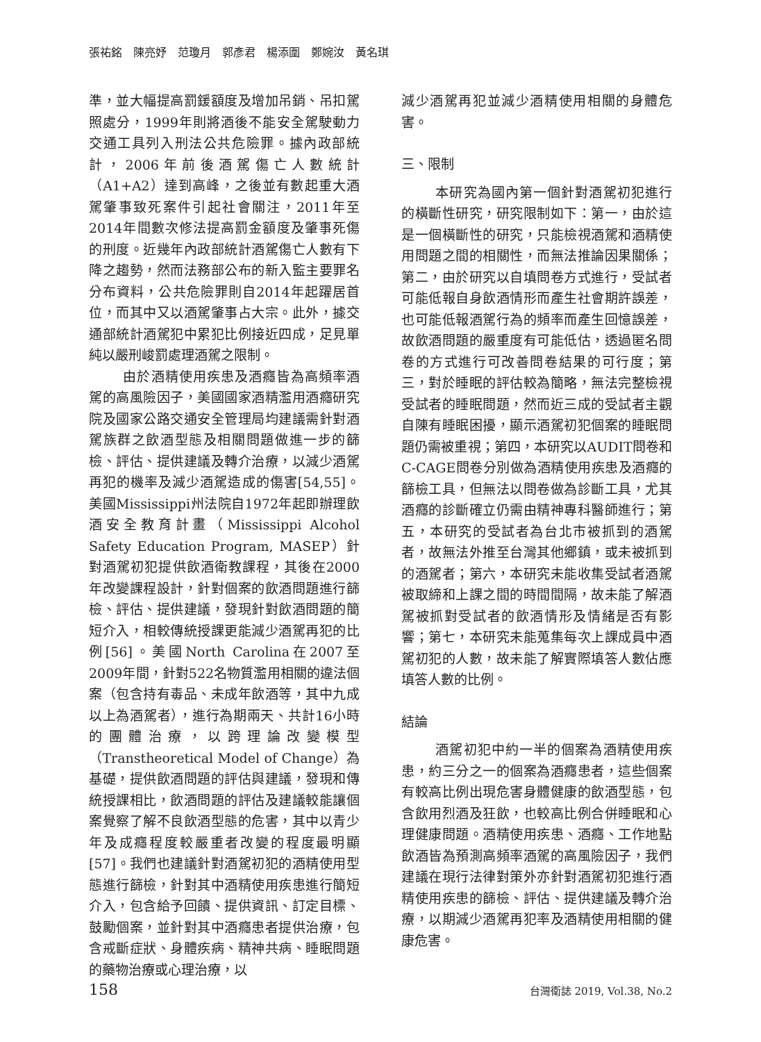張祐銘　陳亮妤　范瓊月　郭彥君　楊添圍　鄭婉汝　黃名琪
準，並大幅提高罰鍰額度及增加吊銷、吊扣駕照處分，1999年則將酒後不能安全駕駛動力交通工具列入刑法公共危險罪。據內政部統計，2006年前後酒駕傷亡人數統計（A1+A2）達到高峰，之後並有數起重大酒駕肇事致死案件引起社會關注，2011年至2014年間數次修法提高罰金額度及肇事死傷的刑度。近幾年內政部統計酒駕傷亡人數有下降之趨勢，然而法務部公布的新入監主要罪名分布資料，公共危險罪則自2014年起躍居首位，而其中又以酒駕肇事占大宗。此外，據交通部統計酒駕犯中累犯比例接近四成，足見單純以嚴刑峻罰處理酒駕之限制。
由於酒精使用疾患及酒癮皆為高頻率酒駕的高風險因子，美國國家酒精濫用酒癮研究院及國家公路交通安全管理局均建議需針對酒駕族群之飲酒型態及相關問題做進一步的篩檢、評估、提供建議及轉介治療，以減少酒駕再犯的機率及減少酒駕造成的傷害[54,55]。美國Mississippi州法院自1972年起即辦理飲酒安全教育計畫（Mississippi Alcohol Safety Education Program, MASEP）針對酒駕初犯提供飲酒衛教課程，其後在2000年改變課程設計，針對個案的飲酒問題進行篩檢、評估、提供建議，發現針對飲酒問題的簡短介入，相較傳統授課更能減少酒駕再犯的比例[56]。美國North Carolina在2007至2009年間，針對522名物質濫用相關的違法個案（包含持有毒品、未成年飲酒等，其中九成以上為酒駕者），進行為期兩天、共計16小時的團體治療，以跨理論改變模型（Transtheoretical Model of Change）為基礎，提供飲酒問題的評估與建議，發現和傳統授課相比，飲酒問題的評估及建議較能讓個案覺察了解不良飲酒型態的危害，其中以青少年及成癮程度較嚴重者改變的程度最明顯[57]。我們也建議針對酒駕初犯的酒精使用型態進行篩檢，針對其中酒精使用疾患進行簡短介入，包含給予回饋、提供資訊、訂定目標、鼓勵個案，並針對其中酒癮患者提供治療，包含戒斷症狀、身體疾病、精神共病、睡眠問題的藥物治療或心理治療，以
減少酒駕再犯並減少酒精使用相關的身體危害。
三、限制
本研究為國內第一個針對酒駕初犯進行的橫斷性研究，研究限制如下：第一，由於這是一個橫斷性的研究，只能檢視酒駕和酒精使用問題之間的相關性，而無法推論因果關係；第二，由於研究以自填問卷方式進行，受試者可能低報自身飲酒情形而產生社會期許誤差，也可能低報酒駕行為的頻率而產生回憶誤差，故飲酒問題的嚴重度有可能低估，透過匿名問卷的方式進行可改善問卷結果的可行度；第三，對於睡眠的評估較為簡略，無法完整檢視受試者的睡眠問題，然而近三成的受試者主觀自陳有睡眠困擾，顯示酒駕初犯個案的睡眠問題仍需被重視；第四，本研究以AUDIT問卷和C-CAGE問卷分別做為酒精使用疾患及酒癮的篩檢工具，但無法以問卷做為診斷工具，尤其酒癮的診斷確立仍需由精神專科醫師進行；第五，本研究的受試者為台北市被抓到的酒駕者，故無法外推至台灣其他鄉鎮，或未被抓到的酒駕者；第六，本研究未能收集受試者酒駕被取締和上課之間的時間間隔，故未能了解酒駕被抓對受試者的飲酒情形及情緒是否有影響；第七，本研究未能蒐集每次上課成員中酒駕初犯的人數，故未能了解實際填答人數佔應填答人數的比例。
結論
酒駕初犯中約一半的個案為酒精使用疾患，約三分之一的個案為酒癮患者，這些個案有較高比例出現危害身體健康的飲酒型態，包含飲用烈酒及狂飲，也較高比例合併睡眠和心理健康問題。酒精使用疾患、酒癮、工作地點飲酒皆為預測高頻率酒駕的高風險因子，我們建議在現行法律對策外亦針對酒駕初犯進行酒精使用疾患的篩檢、評估、提供建議及轉介治療，以期減少酒駕再犯率及酒精使用相關的健康危害。
158 台灣衛誌 2019, Vol.38, No.2